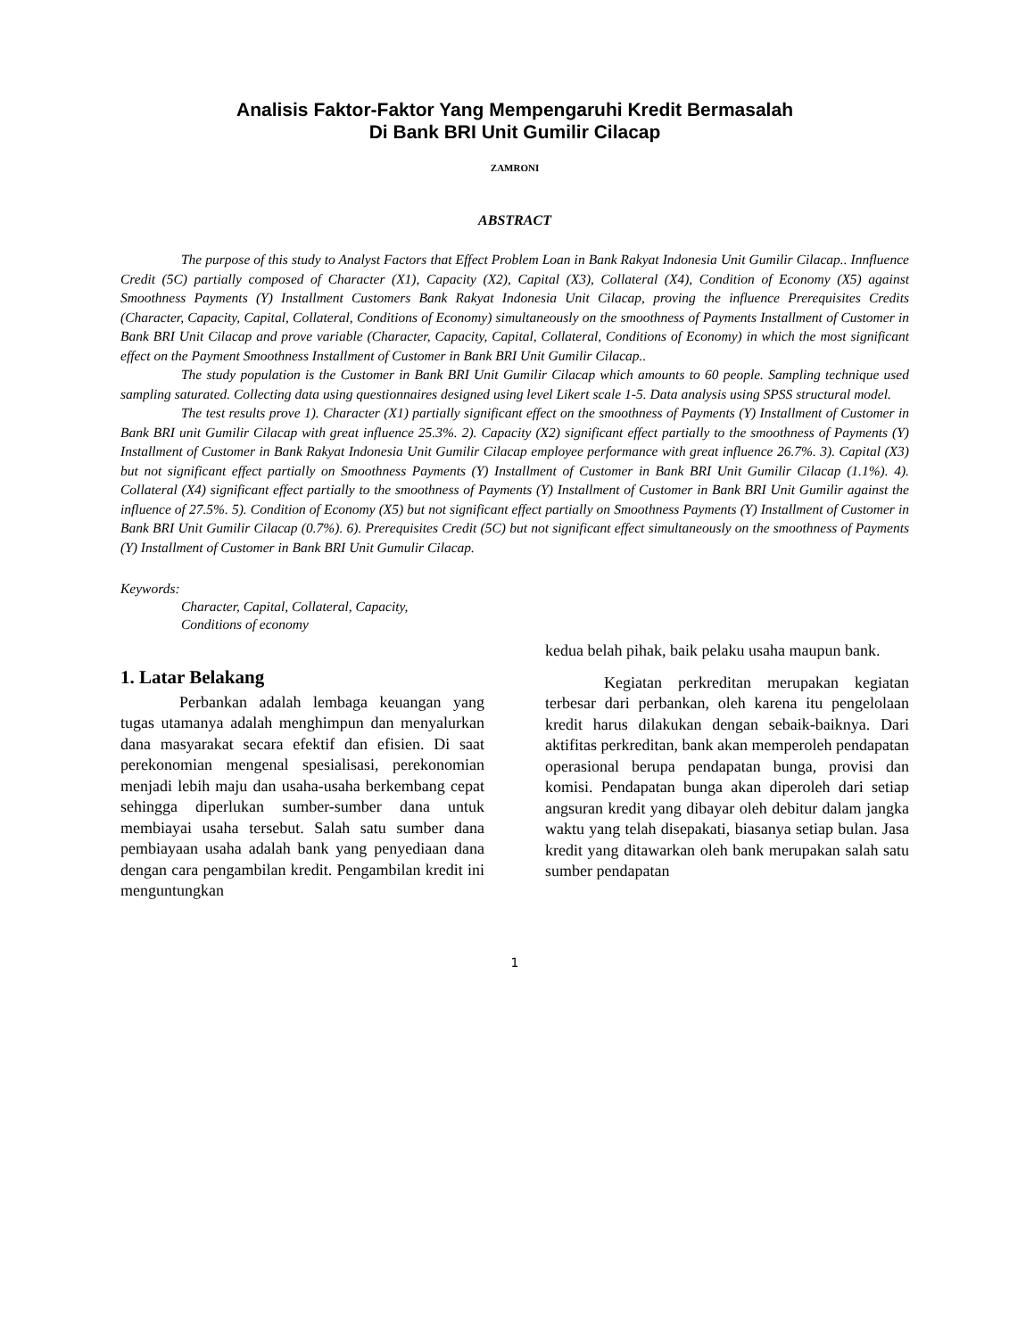Analisis Faktor-Faktor Yang Mempengaruhi Kredit Bermasalah
Di Bank BRI Unit Gumilir Cilacap
ZAMRONI
ABSTRACT
The purpose of this study to Analyst Factors that Effect Problem Loan in Bank Rakyat Indonesia Unit Gumilir Cilacap.. Innfluence Credit (5C) partially composed of Character (X1), Capacity (X2), Capital (X3), Collateral (X4), Condition of Economy (X5) against Smoothness Payments (Y) Installment Customers Bank Rakyat Indonesia Unit Cilacap, proving the influence Prerequisites Credits (Character, Capacity, Capital, Collateral, Conditions of Economy) simultaneously on the smoothness of Payments Installment of Customer in Bank BRI Unit Cilacap and prove variable (Character, Capacity, Capital, Collateral, Conditions of Economy) in which the most significant effect on the Payment Smoothness Installment of Customer in Bank BRI Unit Gumilir Cilacap..
The study population is the Customer in Bank BRI Unit Gumilir Cilacap which amounts to 60 people. Sampling technique used sampling saturated. Collecting data using questionnaires designed using level Likert scale 1-5. Data analysis using SPSS structural model.
The test results prove 1). Character (X1) partially significant effect on the smoothness of Payments (Y) Installment of Customer in Bank BRI unit Gumilir Cilacap with great influence 25.3%. 2). Capacity (X2) significant effect partially to the smoothness of Payments (Y) Installment of Customer in Bank Rakyat Indonesia Unit Gumilir Cilacap employee performance with great influence 26.7%. 3). Capital (X3) but not significant effect partially on Smoothness Payments (Y) Installment of Customer in Bank BRI Unit Gumilir Cilacap (1.1%). 4). Collateral (X4) significant effect partially to the smoothness of Payments (Y) Installment of Customer in Bank BRI Unit Gumilir against the influence of 27.5%. 5). Condition of Economy (X5) but not significant effect partially on Smoothness Payments (Y) Installment of Customer in Bank BRI Unit Gumilir Cilacap (0.7%). 6). Prerequisites Credit (5C) but not significant effect simultaneously on the smoothness of Payments (Y) Installment of Customer in Bank BRI Unit Gumulir Cilacap.
Keywords:
Character, Capital, Collateral, Capacity,
Conditions of economy
1. Latar Belakang
Perbankan adalah lembaga keuangan yang tugas utamanya adalah menghimpun dan menyalurkan dana masyarakat secara efektif dan efisien. Di saat perekonomian mengenal spesialisasi, perekonomian menjadi lebih maju dan usaha-usaha berkembang cepat sehingga diperlukan sumber-sumber dana untuk membiayai usaha tersebut. Salah satu sumber dana pembiayaan usaha adalah bank yang penyediaan dana dengan cara pengambilan kredit. Pengambilan kredit ini menguntungkan
kedua belah pihak, baik pelaku usaha maupun bank.
Kegiatan perkreditan merupakan kegiatan terbesar dari perbankan, oleh karena itu pengelolaan kredit harus dilakukan dengan sebaik-baiknya. Dari aktifitas perkreditan, bank akan memperoleh pendapatan operasional berupa pendapatan bunga, provisi dan komisi. Pendapatan bunga akan diperoleh dari setiap angsuran kredit yang dibayar oleh debitur dalam jangka waktu yang telah disepakati, biasanya setiap bulan. Jasa kredit yang ditawarkan oleh bank merupakan salah satu sumber pendapatan
1